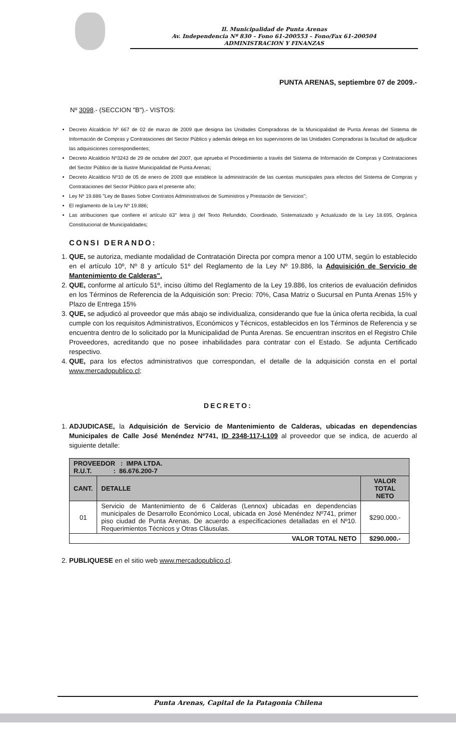Il. Municipalidad de Punta Arenas
Av. Independencia Nº 830 – Fono 61-200553 – Fono/Fax 61-200504
ADMINISTRACION Y FINANZAS
PUNTA ARENAS, septiembre 07 de 2009.-
Nº 3098.- (SECCION "B").- VISTOS:
Decreto Alcaldicio Nº 667 de 02 de marzo de 2009 que designa las Unidades Compradoras de la Municipalidad de Punta Arenas del Sistema de Información de Compras y Contrataciones del Sector Público y además delega en los supervisores de las Unidades Compradoras la facultad de adjudicar las adquisiciones correspondientes;
Decreto Alcaldicio Nº3243 de 29 de octubre del 2007, que aprueba el Procedimiento a través del Sistema de Información de Compras y Contrataciones del Sector Público de la Ilustre Municipalidad de Punta Arenas;
Decreto Alcaldicio Nº10 de 05 de enero de 2009 que establece la administración de las cuentas municipales para efectos del Sistema de Compras y Contrataciones del Sector Público para el presente año;
Ley Nº 19.886 "Ley de Bases Sobre Contratos Administrativos de Suministros y Prestación de Servicios";
El reglamento de la Ley Nº 19.886;
Las atribuciones que confiere el artículo 63° letra j) del Texto Refundido, Coordinado, Sistematizado y Actualizado de la Ley 18.695, Orgánica Constitucional de Municipalidades;
CONSI DERANDO:
1. QUE, se autoriza, mediante modalidad de Contratación Directa por compra menor a 100 UTM, según lo establecido en el artículo 10º, Nº 8 y artículo 51º del Reglamento de la Ley Nº 19.886, la Adquisición de Servicio de Mantenimiento de Calderas".
2. QUE, conforme al artículo 51º, inciso último del Reglamento de la Ley 19.886, los criterios de evaluación definidos en los Términos de Referencia de la Adquisición son: Precio: 70%, Casa Matriz o Sucursal en Punta Arenas 15% y Plazo de Entrega 15%
3. QUE, se adjudicó al proveedor que más abajo se individualiza, considerando que fue la única oferta recibida, la cual cumple con los requisitos Administrativos, Económicos y Técnicos, establecidos en los Términos de Referencia y se encuentra dentro de lo solicitado por la Municipalidad de Punta Arenas. Se encuentran inscritos en el Registro Chile Proveedores, acreditando que no posee inhabilidades para contratar con el Estado. Se adjunta Certificado respectivo.
4. QUE, para los efectos administrativos que correspondan, el detalle de la adquisición consta en el portal www.mercadopublico.cl;
DECRETO:
1. ADJUDICASE, la Adquisición de Servicio de Mantenimiento de Calderas, ubicadas en dependencias Municipales de Calle José Menéndez Nº741, ID 2348-117-L109 al proveedor que se indica, de acuerdo al siguiente detalle:
| PROVEEDOR : IMPA LTDA. R.U.T. : 86.676.200-7 | | |
| --- | --- | --- |
| CANT. | DETALLE | VALOR TOTAL NETO |
| 01 | Servicio de Mantenimiento de 6 Calderas (Lennox) ubicadas en dependencias municipales de Desarrollo Económico Local, ubicada en José Menéndez Nº741, primer piso ciudad de Punta Arenas. De acuerdo a especificaciones detalladas en el Nº10. Requerimientos Técnicos y Otras Cláusulas. | $290.000.- |
| VALOR TOTAL NETO | | $290.000.- |
2. PUBLIQUESE en el sitio web www.mercadopublico.cl.
Punta Arenas, Capital de la Patagonia Chilena